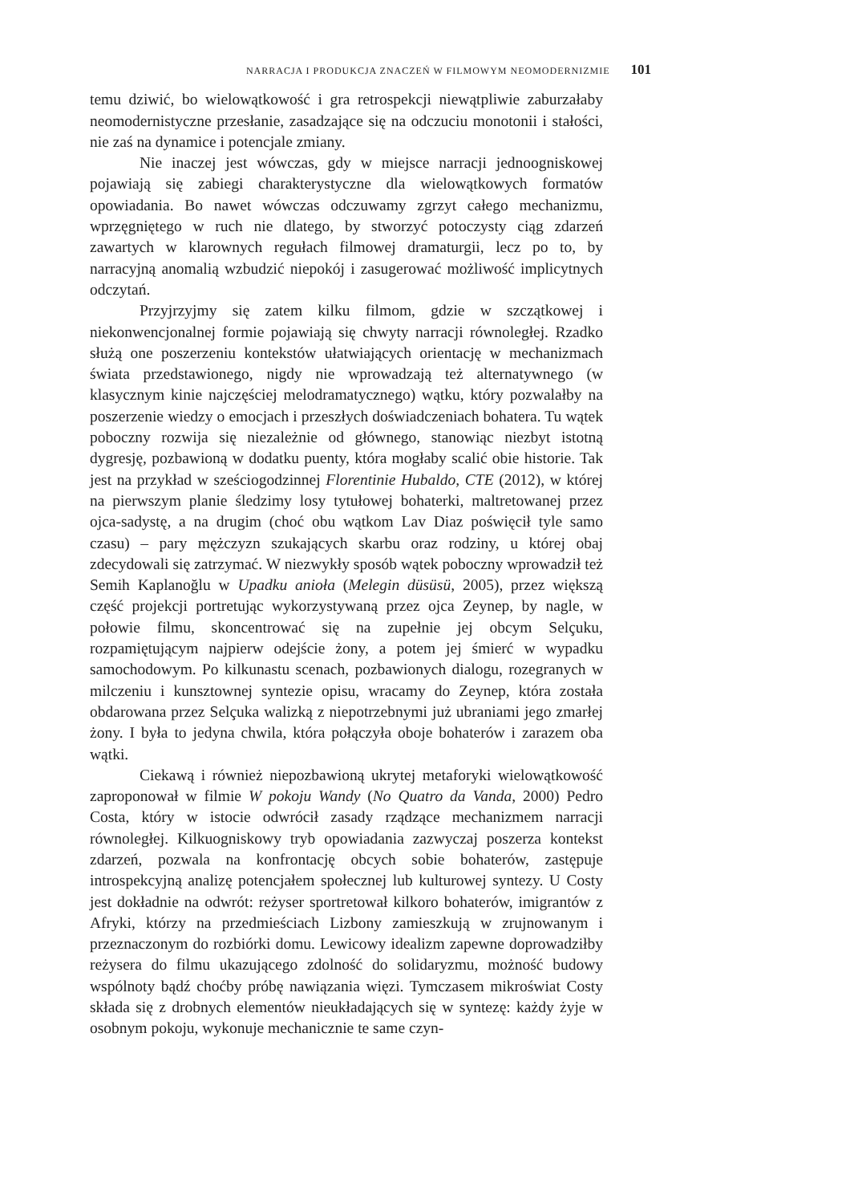NARRACJA I PRODUKCJA ZNACZEŃ W FILMOWYM NEOMODERNIZMIE 101
temu dziwić, bo wielowątkowość i gra retrospekcji niewątpliwie zaburzałaby neomodernistyczne przesłanie, zasadzające się na odczuciu monotonii i stałości, nie zaś na dynamice i potencjale zmiany.
Nie inaczej jest wówczas, gdy w miejsce narracji jednoogniskowej pojawiają się zabiegi charakterystyczne dla wielowątkowych formatów opowiadania. Bo nawet wówczas odczuwamy zgrzyt całego mechanizmu, wprzęgniętego w ruch nie dlatego, by stworzyć potoczysty ciąg zdarzeń zawartych w klarownych regułach filmowej dramaturgii, lecz po to, by narracyjną anomalią wzbudzić niepokój i zasugerować możliwość implicytnych odczytań.
Przyjrzyjmy się zatem kilku filmom, gdzie w szczątkowej i niekonwencjonalnej formie pojawiają się chwyty narracji równoległej. Rzadko służą one poszerzeniu kontekstów ułatwiających orientację w mechanizmach świata przedstawionego, nigdy nie wprowadzają też alternatywnego (w klasycznym kinie najczęściej melodramatycznego) wątku, który pozwalałby na poszerzenie wiedzy o emocjach i przeszłych doświadczeniach bohatera. Tu wątek poboczny rozwija się niezależnie od głównego, stanowiąc niezbyt istotną dygresję, pozbawioną w dodatku puenty, która mogłaby scalić obie historie. Tak jest na przykład w sześciogodzinnej Florentinie Hubaldo, CTE (2012), w której na pierwszym planie śledzimy losy tytułowej bohaterki, maltretowanej przez ojca-sadystę, a na drugim (choć obu wątkom Lav Diaz poświęcił tyle samo czasu) – pary mężczyzn szukających skarbu oraz rodziny, u której obaj zdecydowali się zatrzymać. W niezwykły sposób wątek poboczny wprowadził też Semih Kaplanoğlu w Upadku anioła (Melegin düsüsü, 2005), przez większą część projekcji portretując wykorzystywaną przez ojca Zeynep, by nagle, w połowie filmu, skoncentrować się na zupełnie jej obcym Selçuku, rozpamiętującym najpierw odejście żony, a potem jej śmierć w wypadku samochodowym. Po kilkunastu scenach, pozbawionych dialogu, rozegranych w milczeniu i kunsztownej syntezie opisu, wracamy do Zeynep, która została obdarowana przez Selçuka walizką z niepotrzebnymi już ubraniami jego zmarłej żony. I była to jedyna chwila, która połączyła oboje bohaterów i zarazem oba wątki.
Ciekawą i również niepozbawioną ukrytej metaforyki wielowątkowość zaproponował w filmie W pokoju Wandy (No Quatro da Vanda, 2000) Pedro Costa, który w istocie odwrócił zasady rządzące mechanizmem narracji równoległej. Kilkuogniskowy tryb opowiadania zazwyczaj poszerza kontekst zdarzeń, pozwala na konfrontację obcych sobie bohaterów, zastępuje introspekcyjną analizę potencjałem społecznej lub kulturowej syntezy. U Costy jest dokładnie na odwrót: reżyser sportretował kilkoro bohaterów, imigrantów z Afryki, którzy na przedmieściach Lizbony zamieszkują w zrujnowanym i przeznaczonym do rozbiórki domu. Lewicowy idealizm zapewne doprowadziłby reżysera do filmu ukazującego zdolność do solidaryzmu, możność budowy wspólnoty bądź choćby próbę nawiązania więzi. Tymczasem mikroświat Costy składa się z drobnych elementów nieukładających się w syntezę: każdy żyje w osobnym pokoju, wykonuje mechanicznie te same czyn-